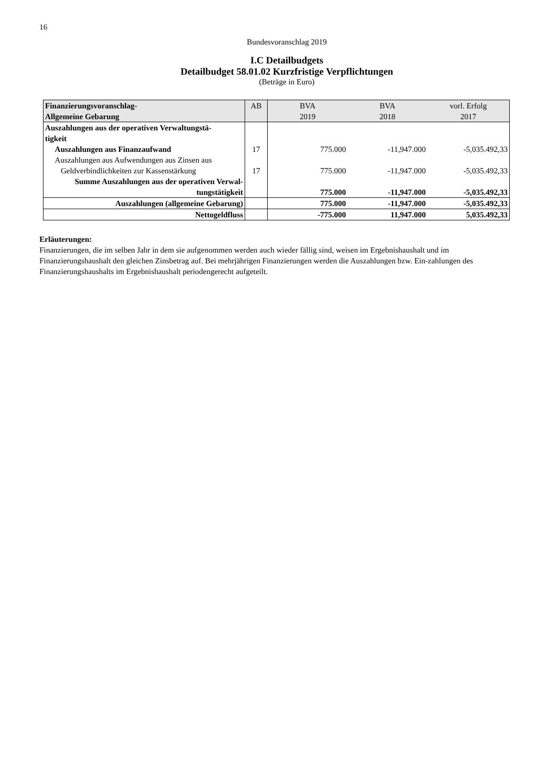16
Bundesvoranschlag 2019
I.C Detailbudgets
Detailbudget 58.01.02 Kurzfristige Verpflichtungen
(Beträge in Euro)
| Finanzierungsvoranschlag- Allgemeine Gebarung | AB | BVA 2019 | BVA 2018 | vorl. Erfolg 2017 |
| --- | --- | --- | --- | --- |
| Auszahlungen aus der operativen Verwaltungstä- tigkeit | | | | |
| Auszahlungen aus Finanzaufwand | 17 | 775.000 | -11,947.000 | -5,035.492,33 |
| Auszahlungen aus Aufwendungen aus Zinsen aus Geldverbindlichkeiten zur Kassenstärkung | 17 | 775.000 | -11,947.000 | -5,035.492,33 |
| Summe Auszahlungen aus der operativen Verwal- tungstätigkeit | | 775.000 | -11,947.000 | -5,035.492,33 |
| Auszahlungen (allgemeine Gebarung) | | 775.000 | -11,947.000 | -5,035.492,33 |
| Nettogeldfluss | | -775.000 | 11,947.000 | 5,035.492,33 |
Erläuterungen:
Finanzierungen, die im selben Jahr in dem sie aufgenommen werden auch wieder fällig sind, weisen im Ergebnishaushalt und im Finanzierungshaushalt den gleichen Zinsbetrag auf. Bei mehrjährigen Finanzierungen werden die Auszahlungen bzw. Ein-zahlungen des Finanzierungshaushalts im Ergebnishaushalt periodengerecht aufgeteilt.